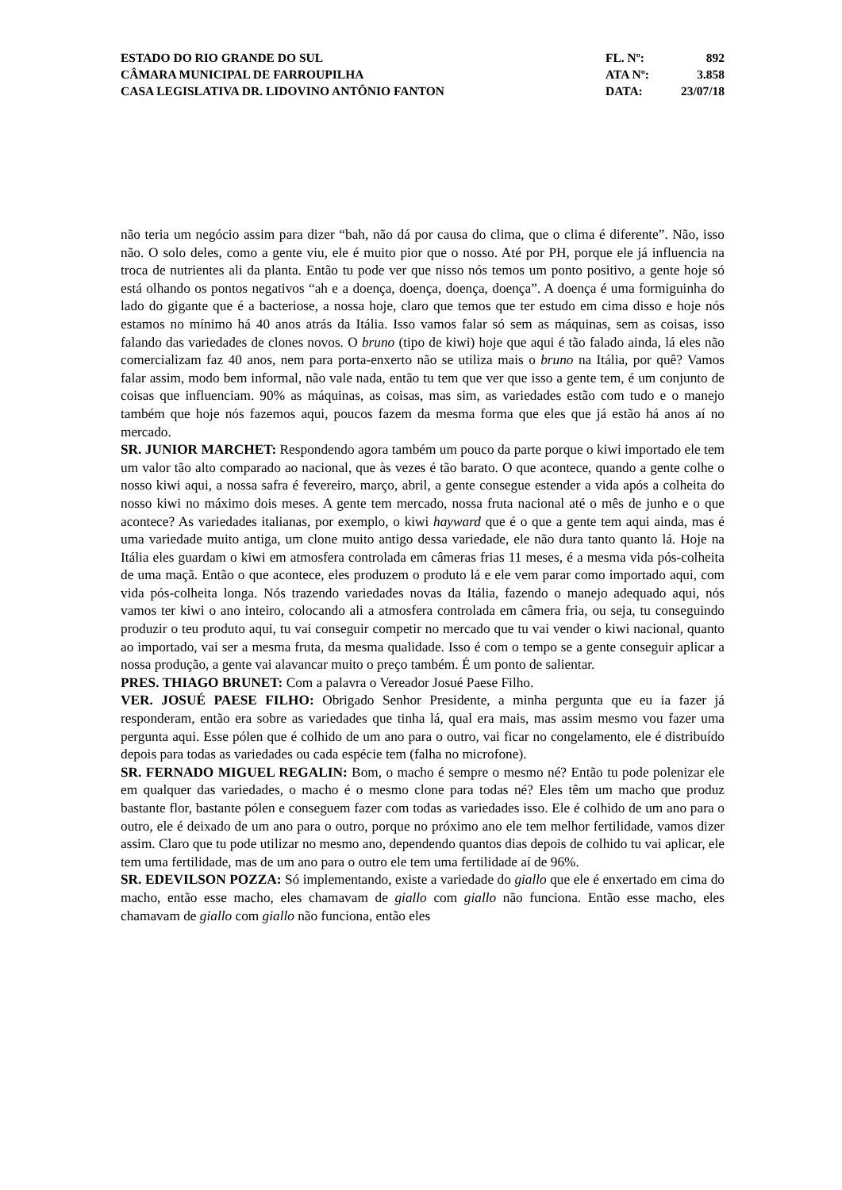ESTADO DO RIO GRANDE DO SUL
CÂMARA MUNICIPAL DE FARROUPILHA
CASA LEGISLATIVA DR. LIDOVINO ANTÔNIO FANTON
FL. Nº: 892
ATA Nº: 3.858
DATA: 23/07/18
não teria um negócio assim para dizer “bah, não dá por causa do clima, que o clima é diferente”. Não, isso não. O solo deles, como a gente viu, ele é muito pior que o nosso. Até por PH, porque ele já influencia na troca de nutrientes ali da planta. Então tu pode ver que nisso nós temos um ponto positivo, a gente hoje só está olhando os pontos negativos “ah e a doença, doença, doença, doença”. A doença é uma formiguinha do lado do gigante que é a bacteriose, a nossa hoje, claro que temos que ter estudo em cima disso e hoje nós estamos no mínimo há 40 anos atrás da Itália. Isso vamos falar só sem as máquinas, sem as coisas, isso falando das variedades de clones novos. O bruno (tipo de kiwi) hoje que aqui é tão falado ainda, lá eles não comercializam faz 40 anos, nem para porta-enxerto não se utiliza mais o bruno na Itália, por quê? Vamos falar assim, modo bem informal, não vale nada, então tu tem que ver que isso a gente tem, é um conjunto de coisas que influenciam. 90% as máquinas, as coisas, mas sim, as variedades estão com tudo e o manejo também que hoje nós fazemos aqui, poucos fazem da mesma forma que eles que já estão há anos aí no mercado.
SR. JUNIOR MARCHET: Respondendo agora também um pouco da parte porque o kiwi importado ele tem um valor tão alto comparado ao nacional, que às vezes é tão barato. O que acontece, quando a gente colhe o nosso kiwi aqui, a nossa safra é fevereiro, março, abril, a gente consegue estender a vida após a colheita do nosso kiwi no máximo dois meses. A gente tem mercado, nossa fruta nacional até o mês de junho e o que acontece? As variedades italianas, por exemplo, o kiwi hayward que é o que a gente tem aqui ainda, mas é uma variedade muito antiga, um clone muito antigo dessa variedade, ele não dura tanto quanto lá. Hoje na Itália eles guardam o kiwi em atmosfera controlada em câmeras frias 11 meses, é a mesma vida pós-colheita de uma maçã. Então o que acontece, eles produzem o produto lá e ele vem parar como importado aqui, com vida pós-colheita longa. Nós trazendo variedades novas da Itália, fazendo o manejo adequado aqui, nós vamos ter kiwi o ano inteiro, colocando ali a atmosfera controlada em câmera fria, ou seja, tu conseguindo produzir o teu produto aqui, tu vai conseguir competir no mercado que tu vai vender o kiwi nacional, quanto ao importado, vai ser a mesma fruta, da mesma qualidade. Isso é com o tempo se a gente conseguir aplicar a nossa produção, a gente vai alavancar muito o preço também. É um ponto de salientar.
PRES. THIAGO BRUNET: Com a palavra o Vereador Josué Paese Filho.
VER. JOSUÉ PAESE FILHO: Obrigado Senhor Presidente, a minha pergunta que eu ia fazer já responderam, então era sobre as variedades que tinha lá, qual era mais, mas assim mesmo vou fazer uma pergunta aqui. Esse pólen que é colhido de um ano para o outro, vai ficar no congelamento, ele é distribuído depois para todas as variedades ou cada espécie tem (falha no microfone).
SR. FERNADO MIGUEL REGALIN: Bom, o macho é sempre o mesmo né? Então tu pode polenizar ele em qualquer das variedades, o macho é o mesmo clone para todas né? Eles têm um macho que produz bastante flor, bastante pólen e conseguem fazer com todas as variedades isso. Ele é colhido de um ano para o outro, ele é deixado de um ano para o outro, porque no próximo ano ele tem melhor fertilidade, vamos dizer assim. Claro que tu pode utilizar no mesmo ano, dependendo quantos dias depois de colhido tu vai aplicar, ele tem uma fertilidade, mas de um ano para o outro ele tem uma fertilidade aí de 96%.
SR. EDEVILSON POZZA: Só implementando, existe a variedade do giallo que ele é enxertado em cima do macho, então esse macho, eles chamavam de giallo com giallo não funciona. Então esse macho, eles chamavam de giallo com giallo não funciona, então eles